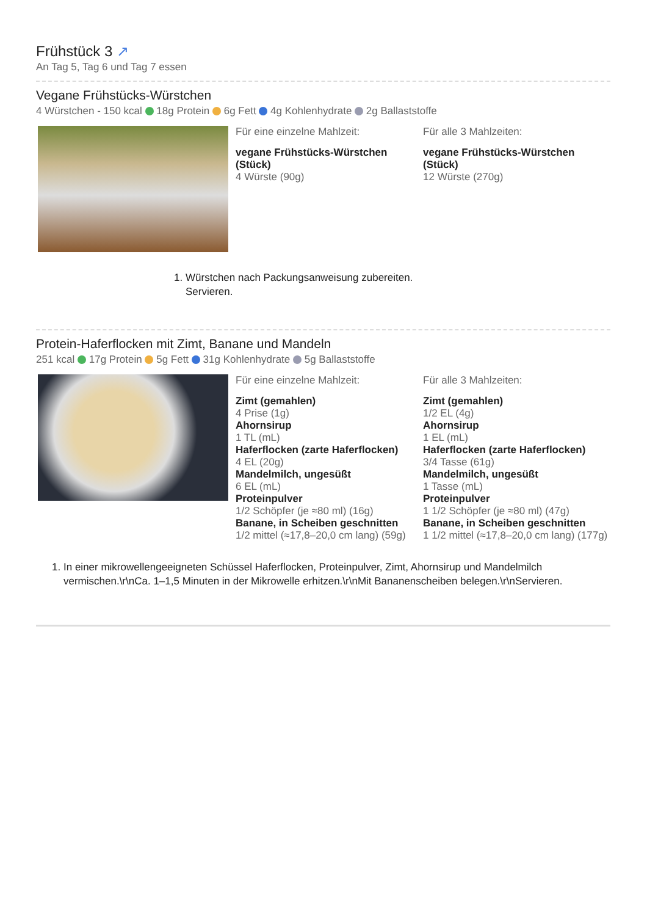Frühstück 3 ↗
An Tag 5, Tag 6 und Tag 7 essen
Vegane Frühstücks-Würstchen
4 Würstchen - 150 kcal 18g Protein 6g Fett 4g Kohlenhydrate 2g Ballaststoffe
Für eine einzelne Mahlzeit:
vegane Frühstücks-Würstchen (Stück)
4 Würste (90g)
Für alle 3 Mahlzeiten:
vegane Frühstücks-Würstchen (Stück)
12 Würste (270g)
1. Würstchen nach Packungsanweisung zubereiten. Servieren.
Protein-Haferflocken mit Zimt, Banane und Mandeln
251 kcal 17g Protein 5g Fett 31g Kohlenhydrate 5g Ballaststoffe
Für eine einzelne Mahlzeit:
Zimt (gemahlen)
4 Prise (1g)
Ahornsirup
1 TL (mL)
Haferflocken (zarte Haferflocken)
4 EL (20g)
Mandelmilch, ungesüßt
6 EL (mL)
Proteinpulver
1/2 Schöpfer (je ≈80 ml) (16g)
Banane, in Scheiben geschnitten
1/2 mittel (≈17,8–20,0 cm lang) (59g)
Für alle 3 Mahlzeiten:
Zimt (gemahlen)
1/2 EL (4g)
Ahornsirup
1 EL (mL)
Haferflocken (zarte Haferflocken)
3/4 Tasse (61g)
Mandelmilch, ungesüßt
1 Tasse (mL)
Proteinpulver
1 1/2 Schöpfer (je ≈80 ml) (47g)
Banane, in Scheiben geschnitten
1 1/2 mittel (≈17,8–20,0 cm lang) (177g)
1. In einer mikrowellengeeigneten Schüssel Haferflocken, Proteinpulver, Zimt, Ahornsirup und Mandelmilch vermischen.\r\nCa. 1–1,5 Minuten in der Mikrowelle erhitzen.\r\nMit Bananenscheiben belegen.\r\nServieren.